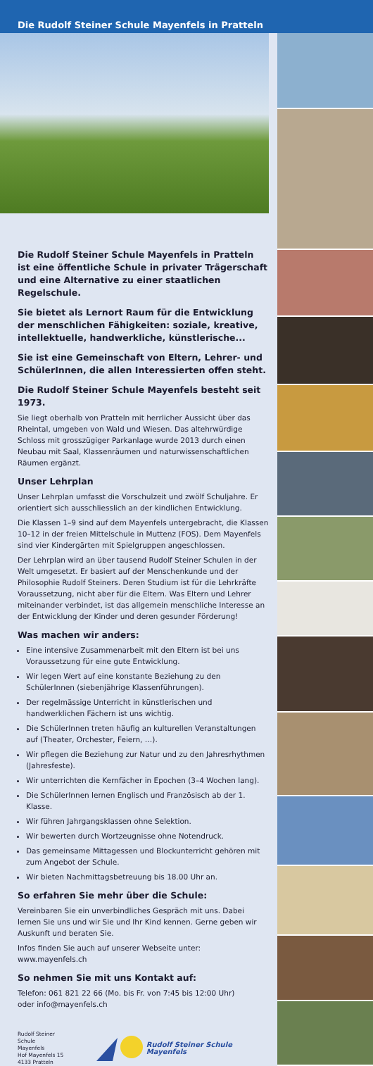Die Rudolf Steiner Schule Mayenfels in Pratteln
Die Rudolf Steiner Schule Mayenfels in Pratteln ist eine öffentliche Schule in privater Trägerschaft und eine Alternative zu einer staatlichen Regelschule.
Sie bietet als Lernort Raum für die Entwicklung der menschlichen Fähigkeiten: soziale, kreative, intellektuelle, handwerkliche, künstlerische...
Sie ist eine Gemeinschaft von Eltern, Lehrer- und SchülerInnen, die allen Interessierten offen steht.
Die Rudolf Steiner Schule Mayenfels besteht seit 1973.
Sie liegt oberhalb von Pratteln mit herrlicher Aussicht über das Rheintal, umgeben von Wald und Wiesen. Das altehrwürdige Schloss mit grosszügiger Parkanlage wurde 2013 durch einen Neubau mit Saal, Klassenräumen und naturwissenschaftlichen Räumen ergänzt.
Unser Lehrplan
Unser Lehrplan umfasst die Vorschulzeit und zwölf Schuljahre. Er orientiert sich ausschliesslich an der kindlichen Entwicklung.
Die Klassen 1–9 sind auf dem Mayenfels untergebracht, die Klassen 10–12 in der freien Mittelschule in Muttenz (FOS). Dem Mayenfels sind vier Kindergärten mit Spielgruppen angeschlossen.
Der Lehrplan wird an über tausend Rudolf Steiner Schulen in der Welt umgesetzt. Er basiert auf der Menschenkunde und der Philosophie Rudolf Steiners. Deren Studium ist für die Lehrkräfte Voraussetzung, nicht aber für die Eltern. Was Eltern und Lehrer miteinander verbindet, ist das allgemein menschliche Interesse an der Entwicklung der Kinder und deren gesunder Förderung!
Was machen wir anders:
Eine intensive Zusammenarbeit mit den Eltern ist bei uns Voraussetzung für eine gute Entwicklung.
Wir legen Wert auf eine konstante Beziehung zu den SchülerInnen (siebenjährige Klassenführungen).
Der regelmässige Unterricht in künstlerischen und handwerklichen Fächern ist uns wichtig.
Die SchülerInnen treten häufig an kulturellen Veranstaltungen auf (Theater, Orchester, Feiern, …).
Wir pflegen die Beziehung zur Natur und zu den Jahresrhythmen (Jahresfeste).
Wir unterrichten die Kernfächer in Epochen (3–4 Wochen lang).
Die SchülerInnen lernen Englisch und Französisch ab der 1. Klasse.
Wir führen Jahrgangsklassen ohne Selektion.
Wir bewerten durch Wortzeugnisse ohne Notendruck.
Das gemeinsame Mittagessen und Blockunterricht gehören mit zum Angebot der Schule.
Wir bieten Nachmittagsbetreuung bis 18.00 Uhr an.
So erfahren Sie mehr über die Schule:
Vereinbaren Sie ein unverbindliches Gespräch mit uns. Dabei lernen Sie uns und wir Sie und Ihr Kind kennen. Gerne geben wir Auskunft und beraten Sie.
Infos finden Sie auch auf unserer Webseite unter: www.mayenfels.ch
So nehmen Sie mit uns Kontakt auf:
Telefon: 061 821 22 66 (Mo. bis Fr. von 7:45 bis 12:00 Uhr)
oder info@mayenfels.ch
Rudolf Steiner Schule
Mayenfels
Hof Mayenfels 15
4133 Pratteln
Rudolf Steiner Schule Mayenfels